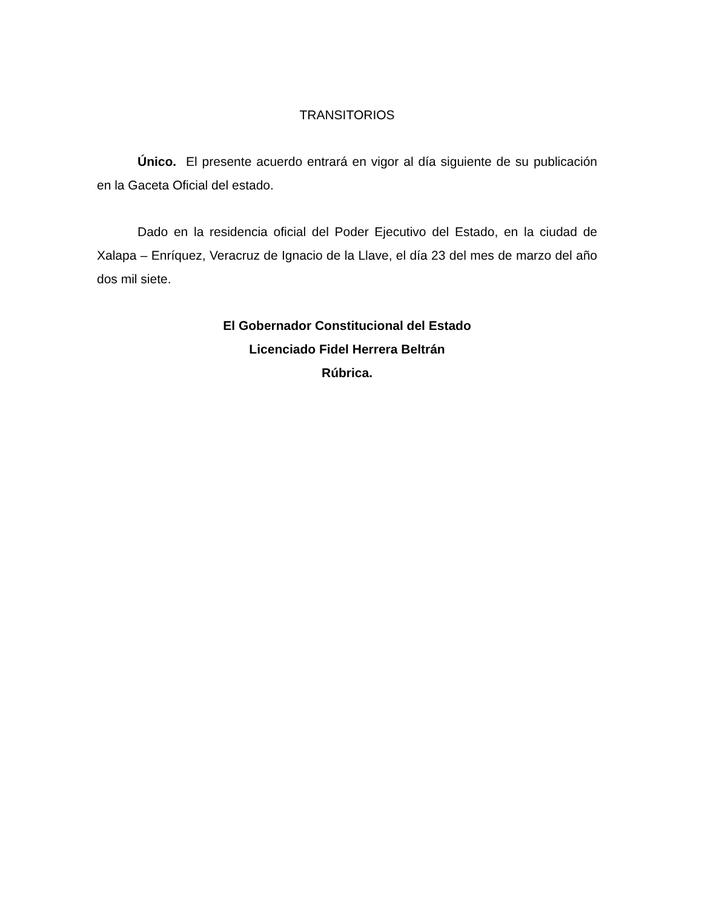TRANSITORIOS
Único. El presente acuerdo entrará en vigor al día siguiente de su publicación en la Gaceta Oficial del estado.
Dado en la residencia oficial del Poder Ejecutivo del Estado, en la ciudad de Xalapa – Enríquez, Veracruz de Ignacio de la Llave, el día 23 del mes de marzo del año dos mil siete.
El Gobernador Constitucional del Estado
Licenciado Fidel Herrera Beltrán
Rúbrica.